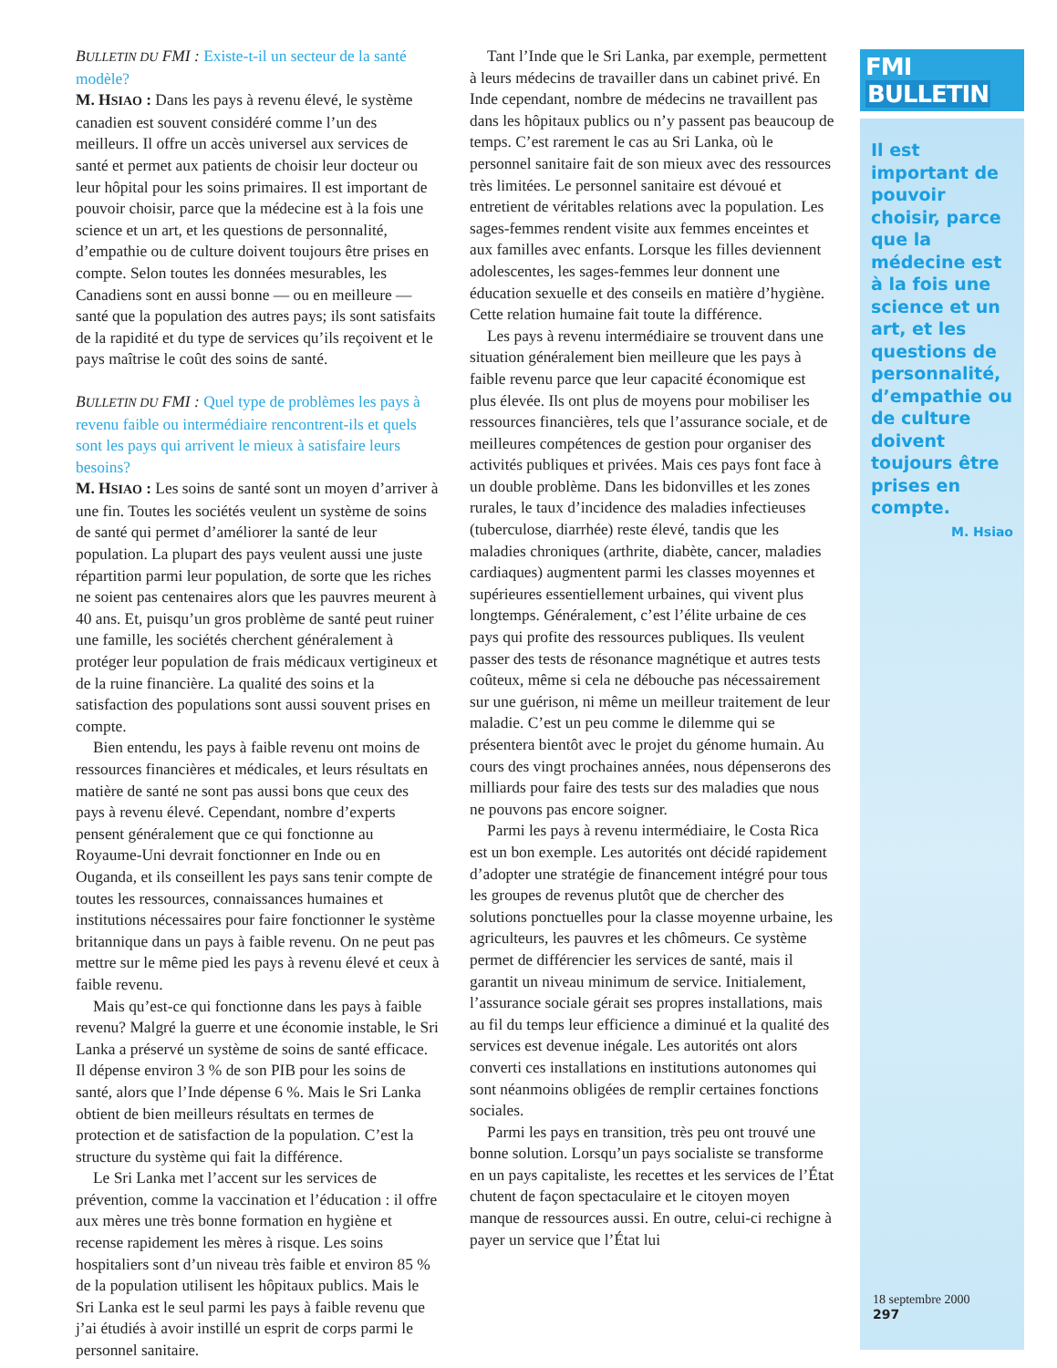BULLETIN DU FMI : Existe-t-il un secteur de la santé modèle?
M. HSIAO : Dans les pays à revenu élevé, le système canadien est souvent considéré comme l’un des meilleurs. Il offre un accès universel aux services de santé et permet aux patients de choisir leur docteur ou leur hôpital pour les soins primaires. Il est important de pouvoir choisir, parce que la médecine est à la fois une science et un art, et les questions de personnalité, d’empathie ou de culture doivent toujours être prises en compte. Selon toutes les données mesurables, les Canadiens sont en aussi bonne — ou en meilleure —santé que la population des autres pays; ils sont satisfaits de la rapidité et du type de services qu’ils reçoivent et le pays maîtrise le coût des soins de santé.
BULLETIN DU FMI : Quel type de problèmes les pays à revenu faible ou intermédiaire rencontrent-ils et quels sont les pays qui arrivent le mieux à satisfaire leurs besoins?
M. HSIAO : Les soins de santé sont un moyen d’arriver à une fin. Toutes les sociétés veulent un système de soins de santé qui permet d’améliorer la santé de leur population. La plupart des pays veulent aussi une juste répartition parmi leur population, de sorte que les riches ne soient pas centenaires alors que les pauvres meurent à 40 ans. Et, puisqu’un gros problème de santé peut ruiner une famille, les sociétés cherchent généralement à protéger leur population de frais médicaux vertigineux et de la ruine financière. La qualité des soins et la satisfaction des populations sont aussi souvent prises en compte.
Bien entendu, les pays à faible revenu ont moins de ressources financières et médicales, et leurs résultats en matière de santé ne sont pas aussi bons que ceux des pays à revenu élevé. Cependant, nombre d’experts pensent généralement que ce qui fonctionne au Royaume-Uni devrait fonctionner en Inde ou en Ouganda, et ils conseillent les pays sans tenir compte de toutes les ressources, connaissances humaines et institutions nécessaires pour faire fonctionner le système britannique dans un pays à faible revenu. On ne peut pas mettre sur le même pied les pays à revenu élevé et ceux à faible revenu.
Mais qu’est-ce qui fonctionne dans les pays à faible revenu? Malgré la guerre et une économie instable, le Sri Lanka a préservé un système de soins de santé efficace. Il dépense environ 3 % de son PIB pour les soins de santé, alors que l’Inde dépense 6 %. Mais le Sri Lanka obtient de bien meilleurs résultats en termes de protection et de satisfaction de la population. C’est la structure du système qui fait la différence.
Le Sri Lanka met l’accent sur les services de prévention, comme la vaccination et l’éducation : il offre aux mères une très bonne formation en hygiène et recense rapidement les mères à risque. Les soins hospitaliers sont d’un niveau très faible et environ 85 % de la population utilisent les hôpitaux publics. Mais le Sri Lanka est le seul parmi les pays à faible revenu que j’ai étudiés à avoir instillé un esprit de corps parmi le personnel sanitaire.
Tant l’Inde que le Sri Lanka, par exemple, permettent à leurs médecins de travailler dans un cabinet privé. En Inde cependant, nombre de médecins ne travaillent pas dans les hôpitaux publics ou n’y passent pas beaucoup de temps. C’est rarement le cas au Sri Lanka, où le personnel sanitaire fait de son mieux avec des ressources très limitées. Le personnel sanitaire est dévoué et entretient de véritables relations avec la population. Les sages-femmes rendent visite aux femmes enceintes et aux familles avec enfants. Lorsque les filles deviennent adolescentes, les sages-femmes leur donnent une éducation sexuelle et des conseils en matière d’hygiène. Cette relation humaine fait toute la différence.
Les pays à revenu intermédiaire se trouvent dans une situation généralement bien meilleure que les pays à faible revenu parce que leur capacité économique est plus élevée. Ils ont plus de moyens pour mobiliser les ressources financières, tels que l’assurance sociale, et de meilleures compétences de gestion pour organiser des activités publiques et privées. Mais ces pays font face à un double problème. Dans les bidonvilles et les zones rurales, le taux d’incidence des maladies infectieuses (tuberculose, diarrhée) reste élevé, tandis que les maladies chroniques (arthrite, diabète, cancer, maladies cardiaques) augmentent parmi les classes moyennes et supérieures essentiellement urbaines, qui vivent plus longtemps. Généralement, c’est l’élite urbaine de ces pays qui profite des ressources publiques. Ils veulent passer des tests de résonance magnétique et autres tests coûteux, même si cela ne débouche pas nécessairement sur une guérison, ni même un meilleur traitement de leur maladie. C’est un peu comme le dilemme qui se présentera bientôt avec le projet du génome humain. Au cours des vingt prochaines années, nous dépenserons des milliards pour faire des tests sur des maladies que nous ne pouvons pas encore soigner.
Parmi les pays à revenu intermédiaire, le Costa Rica est un bon exemple. Les autorités ont décidé rapidement d’adopter une stratégie de financement intégré pour tous les groupes de revenus plutôt que de chercher des solutions ponctuelles pour la classe moyenne urbaine, les agriculteurs, les pauvres et les chômeurs. Ce système permet de différencier les services de santé, mais il garantit un niveau minimum de service. Initialement, l’assurance sociale gérait ses propres installations, mais au fil du temps leur efficience a diminué et la qualité des services est devenue inégale. Les autorités ont alors converti ces installations en institutions autonomes qui sont néanmoins obligées de remplir certaines fonctions sociales.
Parmi les pays en transition, très peu ont trouvé une bonne solution. Lorsqu’un pays socialiste se transforme en un pays capitaliste, les recettes et les services de l’État chutent de façon spectaculaire et le citoyen moyen manque de ressources aussi. En outre, celui-ci rechigne à payer un service que l’État lui
FMI BULLETIN
Il est important de pouvoir choisir, parce que la médecine est à la fois une science et un art, et les questions de personnalité, d’empathie ou de culture doivent toujours être prises en compte.
M. Hsiao
18 septembre 2000
297